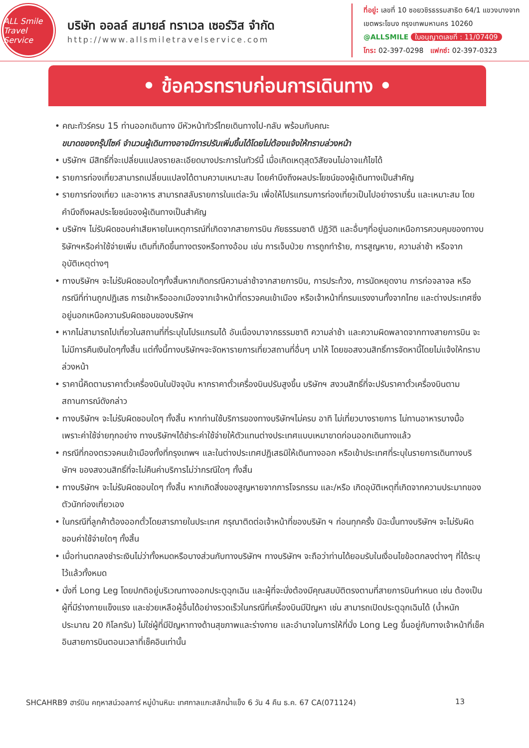ALL Smile
Travel Service
บริษัท ออลล์ สมายล์ ทราเวล เซอร์วิส จำกัด
http://www.allsmiletravelservice.com
ที่อยู่: เลขที่ 10 ซอยวชิรธรรมสาธิต 64/1 แขวงบางจาก
เขตพระโขนง กรุงเทพมหานคร 10260
@ALLSMILE ใบอนุญาตเลขที่ : 11/07409
โทร: 02-397-0298 แฟกซ์: 02-397-0323
• ข้อควรทราบก่อนการเดินทาง •
• คณะทัวร์ครบ 15 ท่านออกเดินทาง มีหัวหน้าทัวร์ไทยเดินทางไป-กลับ พร้อมกับคณะ
ขนาดของกรุ๊ปไซค์ จำนวนผู้เดินทางอาจมีการปรับเพิ่มขึ้นได้โดยไม่ต้องแจ้งให้ทราบล่วงหน้า
• บริษัทฯ มีสิทธิ์ที่จะเปลี่ยนแปลงรายละเอียดบางประการในทัวร์นี้ เมื่อเกิดเหตุสุดวิสัยจนไม่อาจแก้ไขได้
• รายการท่องเที่ยวสามารถเปลี่ยนแปลงได้ตามความเหมาะสม โดยคำนึงถึงผลประโยชน์ของผู้เดินทางเป็นสำคัญ
• รายการท่องเที่ยว และอาหาร สามารถสลับรายการในแต่ละวัน เพื่อให้โปรแกรมการท่องเที่ยวเป็นไปอย่างราบรื่น และเหมาะสม โดยคำนึงถึงผลประโยชน์ของผู้เดินทางเป็นสำคัญ
• บริษัทฯ ไม่รับผิดชอบค่าเสียหายในเหตุการณ์ที่เกิดจากสายการบิน ภัยธรรมชาติ ปฏิวัติ และอื่นๆที่อยู่นอกเหนือการควบคุมของทางบริษัทฯหรือค่าใช้จ่ายเพิ่ม เติมที่เกิดขึ้นทางตรงหรือทางอ้อม เช่น การเจ็บป่วย การถูกทำร้าย, การสูญหาย, ความล่าช้า หรือจากอุบัติเหตุต่างๆ
• ทางบริษัทฯ จะไม่รับผิดชอบใดๆทั้งสิ้นหากเกิดกรณีความล่าช้าจากสายการบิน, การประท้วง, การนัดหยุดงาน การก่อจลาจล หรือกรณีที่ท่านถูกปฏิเสธ การเข้าหรือออกเมืองจากเจ้าหน้าที่ตรวจคนเข้าเมือง หรือเจ้าหน้าที่กรมแรงงานทั้งจากไทย และต่างประเทศซึ่งอยู่นอกเหนือความรับผิดชอบของบริษัทฯ
• หากไม่สามารถไปเที่ยวในสถานที่ที่ระบุในโปรแกรมได้ อันเนื่องมาจากธรรมชาติ ความล่าช้า และความผิดพลาดจากทางสายการบิน จะไม่มีการคืนเงินใดๆทั้งสิ้น แต่ทั้งนี้ทางบริษัทฯจะจัดหารายการเที่ยวสถานที่อื่นๆ มาให้ โดยขอสงวนสิทธิ์การจัดหานี้โดยไม่แจ้งให้ทราบล่วงหน้า
• ราคานี้คิดตามราคาตั๋วเครื่องบินในปัจจุบัน หากราคาตั๋วเครื่องบินปรับสูงขึ้น บริษัทฯ สงวนสิทธิ์ที่จะปรับราคาตั๋วเครื่องบินตามสถานการณ์ดังกล่าว
• ทางบริษัทฯ จะไม่รับผิดชอบใดๆ ทั้งสิ้น หากท่านใช้บริการของทางบริษัทฯไม่ครบ อาทิ ไม่เที่ยวบางรายการ ไม่ทานอาหารบางมื้อ เพราะค่าใช้จ่ายทุกอย่าง ทางบริษัทฯได้ชำระค่าใช้จ่ายให้ตัวแทนต่างประเทศแบบเหมาขาดก่อนออกเดินทางแล้ว
• กรณีที่กองตรวจคนเข้าเมืองทั้งที่กรุงเทพฯ และในต่างประเทศปฏิเสธมิให้เดินทางออก หรือเข้าประเทศที่ระบุในรายการเดินทางบริษัทฯ ของสงวนสิทธิ์ที่จะไม่คืนค่าบริการไม่ว่ากรณีใดๆ ทั้งสิ้น
• ทางบริษัทฯ จะไม่รับผิดชอบใดๆ ทั้งสิ้น หากเกิดสิ่งของสูญหายจากการโจรกรรม และ/หรือ เกิดอุบัติเหตุที่เกิดจากความประมาทของตัวนักท่องเที่ยวเอง
• ในกรณีที่ลูกค้าต้องออกตั๋วโดยสารภายในประเทศ กรุณาติดต่อเจ้าหน้าที่ของบริษัท ฯ ก่อนทุกครั้ง มิฉะนั้นทางบริษัทฯ จะไม่รับผิดชอบค่าใช้จ่ายใดๆ ทั้งสิ้น
• เมื่อท่านตกลงชำระเงินไม่ว่าทั้งหมดหรือบางส่วนกับทางบริษัทฯ ทางบริษัทฯ จะถือว่าท่านได้ยอมรับในเงื่อนไขข้อตกลงต่างๆ ที่ได้ระบุไว้แล้วทั้งหมด
• นั่งที่ Long Leg โดยปกติอยู่บริเวณทางออกประตูฉุกเฉิน และผู้ที่จะนั่งต้องมีคุณสมบัติตรงตามที่สายการบินกำหนด เช่น ต้องเป็นผู้ที่มีร่างกายแข็งแรง และช่วยเหลือผู้อื่นได้อย่างรวดเร็วในกรณีที่เครื่องบินมีปัญหา เช่น สามารถเปิดประตูฉุกเฉินได้ (น้ำหนักประมาณ 20 กิโลกรัม) ไม่ใช่ผู้ที่มีปัญหาทางด้านสุขภาพและร่างกาย และอำนาจในการให้ที่นั่ง Long Leg ขึ้นอยู่กับทางเจ้าหน้าที่เช็คอินสายการบินตอนเวลาที่เช็คอินเท่านั้น
SHCAHRB9 ฮาร์บิน คฤหาสน์วอลการ์ หมู่บ้านหิมะ เทศกาลแกะสลักน้ำแข็ง 6 วัน 4 คืน ธ.ค. 67 CA(071124) 13